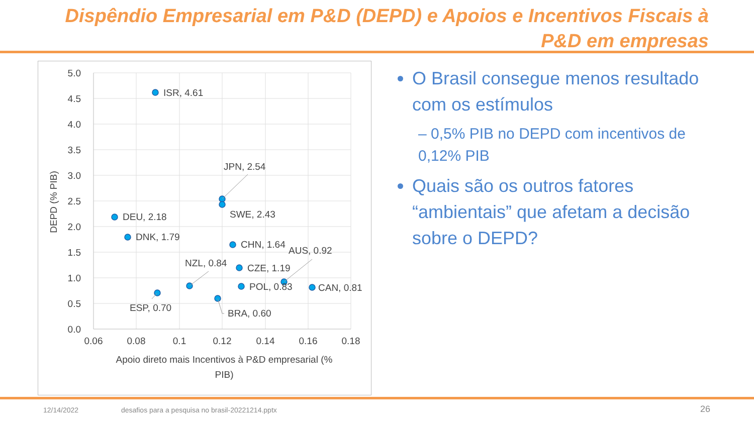Dispêndio Empresarial em P&D (DEPD) e Apoios e Incentivos Fiscais à P&D em empresas
5.0
4.5
4.0
3.5
3.0
2.5
2.0
1.5
1.0
0.5
0.0
0.06
0.08
0.1
0.12
0.14
0.16
0.18
Apoio direto mais Incentivos à P&D empresarial (%
PIB)
DEPD (% PIB)
ISR, 4.61
JPN, 2.54
SWE, 2.43
DEU, 2.18
DNK, 1.79
CHN, 1.64
AUS, 0.92
NZL, 0.84
CZE, 1.19
POL, 0.83
CAN, 0.81
ESP, 0.70
BRA, 0.60
O Brasil consegue menos resultado com os estímulos
– 0,5% PIB no DEPD com incentivos de 0,12% PIB
Quais são os outros fatores “ambientais” que afetam a decisão sobre o DEPD?
12/14/2022
desafios para a pesquisa no brasil-20221214.pptx
26